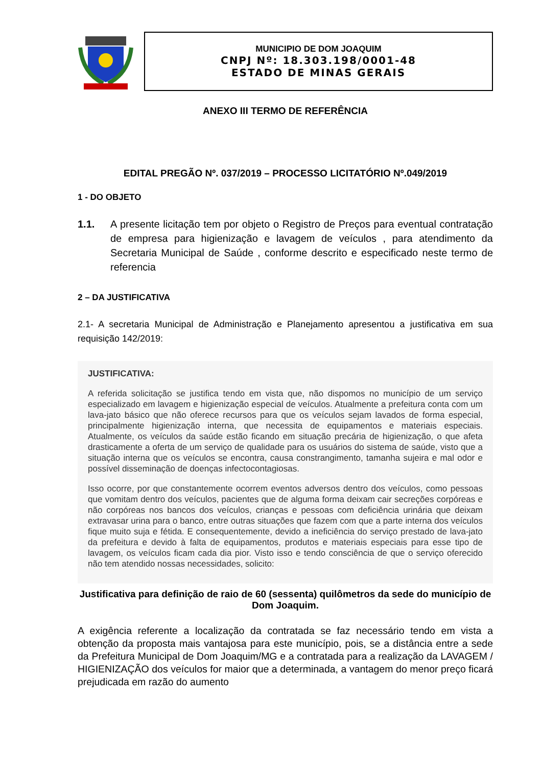MUNICIPIO DE DOM JOAQUIM
CNPJ Nº: 18.303.198/0001-48
ESTADO DE MINAS GERAIS
ANEXO III TERMO DE REFERÊNCIA
EDITAL PREGÃO Nº. 037/2019 – PROCESSO LICITATÓRIO Nº.049/2019
1 - DO OBJETO
1.1. A presente licitação tem por objeto o Registro de Preços para eventual contratação de empresa para higienização e lavagem de veículos , para atendimento da Secretaria Municipal de Saúde , conforme descrito e especificado neste termo de referencia
2 – DA JUSTIFICATIVA
2.1- A secretaria Municipal de Administração e Planejamento apresentou a justificativa em sua requisição 142/2019:
JUSTIFICATIVA:
A referida solicitação se justifica tendo em vista que, não dispomos no município de um serviço especializado em lavagem e higienização especial de veículos. Atualmente a prefeitura conta com um lava-jato básico que não oferece recursos para que os veículos sejam lavados de forma especial, principalmente higienização interna, que necessita de equipamentos e materiais especiais. Atualmente, os veículos da saúde estão ficando em situação precária de higienização, o que afeta drasticamente a oferta de um serviço de qualidade para os usuários do sistema de saúde, visto que a situação interna que os veículos se encontra, causa constrangimento, tamanha sujeira e mal odor e possível disseminação de doenças infectocontagiosas.
Isso ocorre, por que constantemente ocorrem eventos adversos dentro dos veículos, como pessoas que vomitam dentro dos veículos, pacientes que de alguma forma deixam cair secreções corpóreas e não corpóreas nos bancos dos veículos, crianças e pessoas com deficiência urinária que deixam extravasar urina para o banco, entre outras situações que fazem com que a parte interna dos veículos fique muito suja e fétida. E consequentemente, devido a ineficiência do serviço prestado de lava-jato da prefeitura e devido à falta de equipamentos, produtos e materiais especiais para esse tipo de lavagem, os veículos ficam cada dia pior. Visto isso e tendo consciência de que o serviço oferecido não tem atendido nossas necessidades, solicito:
Justificativa para definição de raio de 60 (sessenta) quilômetros da sede do município de Dom Joaquim.
A exigência referente a localização da contratada se faz necessário tendo em vista a obtenção da proposta mais vantajosa para este município, pois, se a distância entre a sede da Prefeitura Municipal de Dom Joaquim/MG e a contratada para a realização da LAVAGEM / HIGIENIZAÇÃO dos veículos for maior que a determinada, a vantagem do menor preço ficará prejudicada em razão do aumento